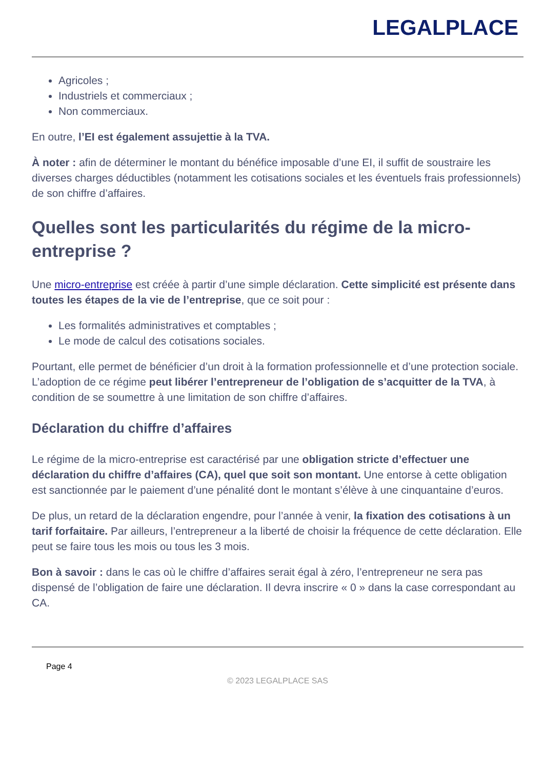LEGALPLACE
Agricoles ;
Industriels et commerciaux ;
Non commerciaux.
En outre, l’EI est également assujettie à la TVA.
À noter : afin de déterminer le montant du bénéfice imposable d’une EI, il suffit de soustraire les diverses charges déductibles (notamment les cotisations sociales et les éventuels frais professionnels) de son chiffre d’affaires.
Quelles sont les particularités du régime de la micro-entreprise ?
Une micro-entreprise est créée à partir d’une simple déclaration. Cette simplicité est présente dans toutes les étapes de la vie de l’entreprise, que ce soit pour :
Les formalités administratives et comptables ;
Le mode de calcul des cotisations sociales.
Pourtant, elle permet de bénéficier d’un droit à la formation professionnelle et d’une protection sociale. L’adoption de ce régime peut libérer l’entrepreneur de l’obligation de s’acquitter de la TVA, à condition de se soumettre à une limitation de son chiffre d’affaires.
Déclaration du chiffre d’affaires
Le régime de la micro-entreprise est caractérisé par une obligation stricte d’effectuer une déclaration du chiffre d’affaires (CA), quel que soit son montant. Une entorse à cette obligation est sanctionnée par le paiement d’une pénalité dont le montant s’élève à une cinquantaine d’euros.
De plus, un retard de la déclaration engendre, pour l’année à venir, la fixation des cotisations à un tarif forfaitaire. Par ailleurs, l’entrepreneur a la liberté de choisir la fréquence de cette déclaration. Elle peut se faire tous les mois ou tous les 3 mois.
Bon à savoir : dans le cas où le chiffre d’affaires serait égal à zéro, l’entrepreneur ne sera pas dispensé de l’obligation de faire une déclaration. Il devra inscrire « 0 » dans la case correspondant au CA.
Page 4
© 2023 LEGALPLACE SAS